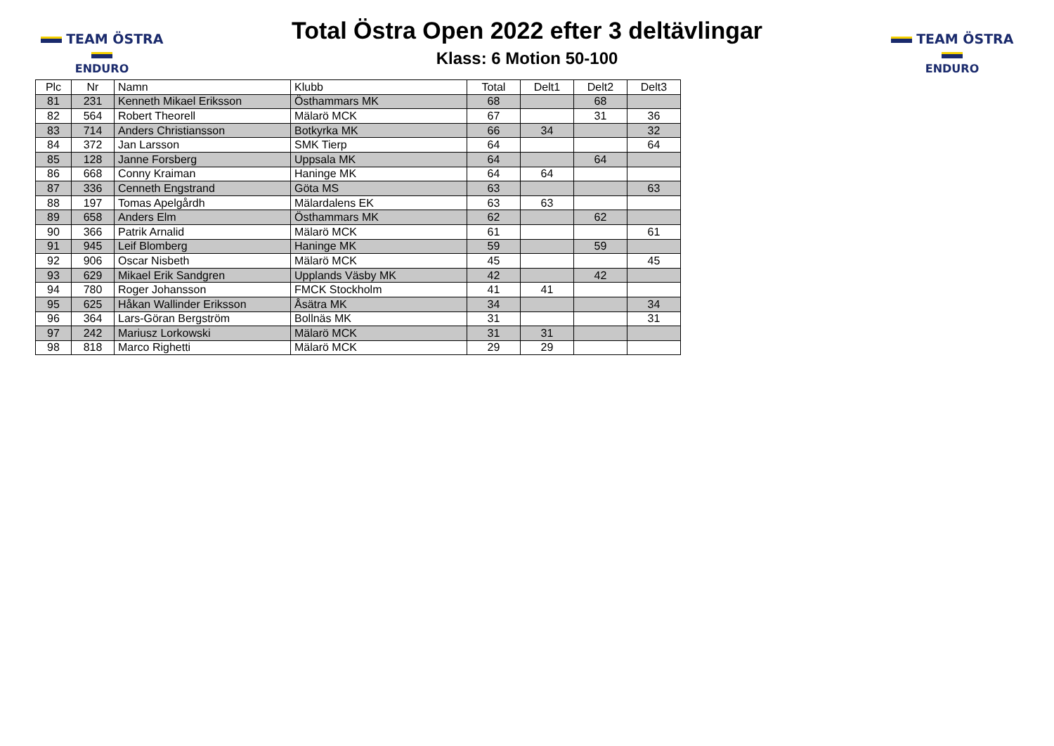TEAM ÖSTRA
ENDURO
Total Östra Open 2022 efter 3 deltävlingar
Klass: 6 Motion 50-100
TEAM ÖSTRA
ENDURO
| Plc | Nr | Namn | Klubb | Total | Delt1 | Delt2 | Delt3 |
| --- | --- | --- | --- | --- | --- | --- | --- |
| 81 | 231 | Kenneth Mikael Eriksson | Östhammars MK | 68 | | 68 | |
| 82 | 564 | Robert Theorell | Mälarö MCK | 67 | | 31 | 36 |
| 83 | 714 | Anders Christiansson | Botkyrka MK | 66 | 34 | | 32 |
| 84 | 372 | Jan Larsson | SMK Tierp | 64 | | | 64 |
| 85 | 128 | Janne Forsberg | Uppsala MK | 64 | | 64 | |
| 86 | 668 | Conny Kraiman | Haninge MK | 64 | 64 | | |
| 87 | 336 | Cenneth Engstrand | Göta MS | 63 | | | 63 |
| 88 | 197 | Tomas Apelgårdh | Mälardalens EK | 63 | 63 | | |
| 89 | 658 | Anders Elm | Östhammars MK | 62 | | 62 | |
| 90 | 366 | Patrik Arnalid | Mälarö MCK | 61 | | | 61 |
| 91 | 945 | Leif Blomberg | Haninge MK | 59 | | 59 | |
| 92 | 906 | Oscar Nisbeth | Mälarö MCK | 45 | | | 45 |
| 93 | 629 | Mikael Erik Sandgren | Upplands Väsby MK | 42 | | 42 | |
| 94 | 780 | Roger Johansson | FMCK Stockholm | 41 | 41 | | |
| 95 | 625 | Håkan Wallinder Eriksson | Åsätra MK | 34 | | | 34 |
| 96 | 364 | Lars-Göran Bergström | Bollnäs MK | 31 | | | 31 |
| 97 | 242 | Mariusz Lorkowski | Mälarö MCK | 31 | 31 | | |
| 98 | 818 | Marco Righetti | Mälarö MCK | 29 | 29 | | |